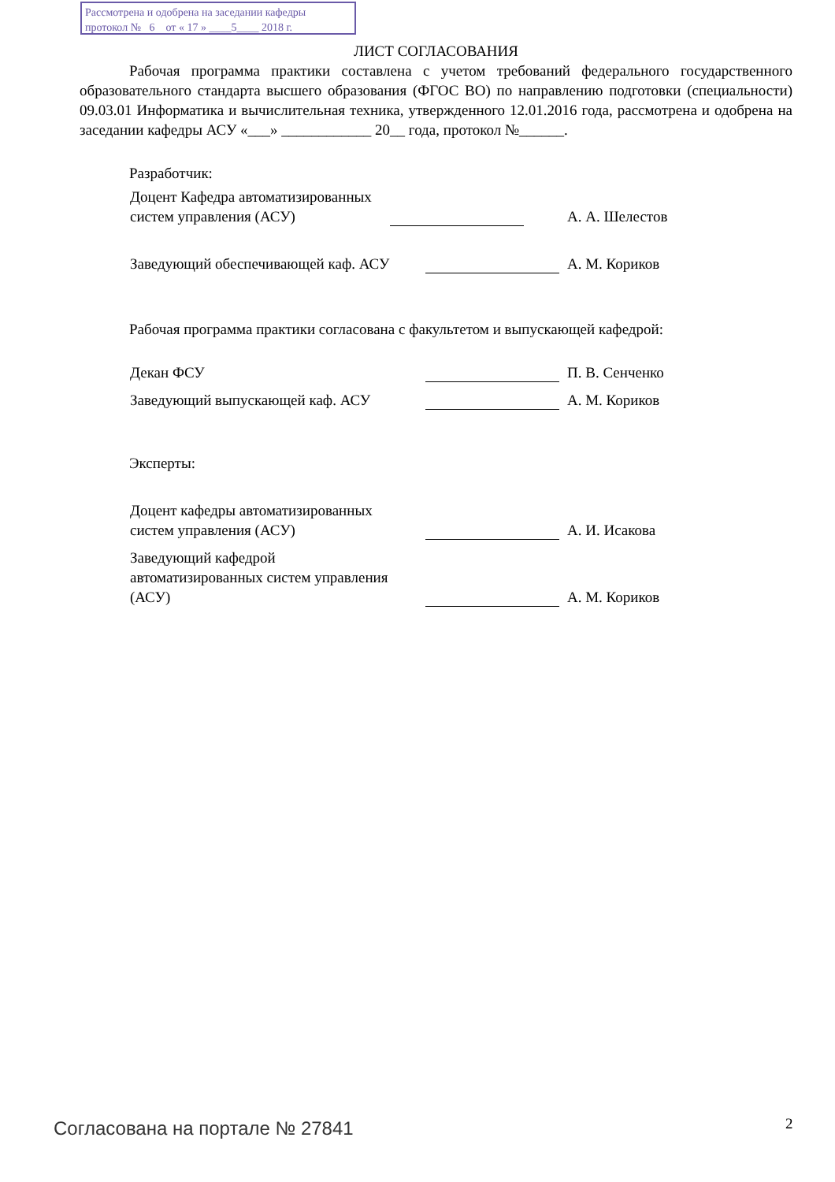Рассмотрена и одобрена на заседании кафедры
протокол № 6 от « 17 » ____5____ 2018 г.
ЛИСТ СОГЛАСОВАНИЯ
Рабочая программа практики составлена с учетом требований федерального государственного образовательного стандарта высшего образования (ФГОС ВО) по направлению подготовки (специальности) 09.03.01 Информатика и вычислительная техника, утвержденного 12.01.2016 года, рассмотрена и одобрена на заседании кафедры АСУ «___» ____________ 20__ года, протокол №______.
Разработчик:
Доцент Кафедра автоматизированных систем управления (АСУ)
А. А. Шелестов
Заведующий обеспечивающей каф. АСУ
А. М. Кориков
Рабочая программа практики согласована с факультетом и выпускающей кафедрой:
Декан ФСУ
П. В. Сенченко
Заведующий выпускающей каф. АСУ
А. М. Кориков
Эксперты:
Доцент кафедры автоматизированных систем управления (АСУ)
А. И. Исакова
Заведующий кафедрой автоматизированных систем управления (АСУ)
А. М. Кориков
Согласована на портале № 27841 2